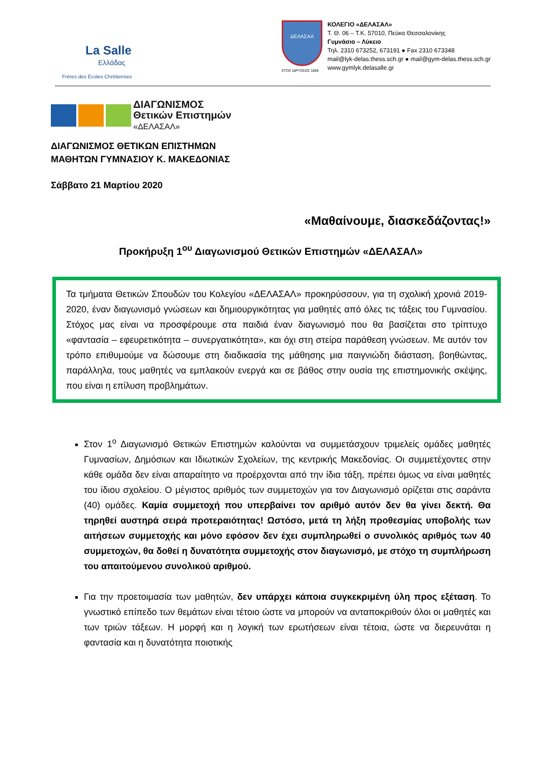La Salle
Ελλάδας
Frères des Écoles Chrétiennes
ΔΕΛΑΣΑΛ
ΕΤΟΣ ΙΔΡΥΣΕΩΣ 1888
ΚΟΛΕΓΙΟ «ΔΕΛΑΣΑΛ»
Τ. Θ. 06 – Τ.Κ. 57010, Πεύκα Θεσσαλονίκης
Γυμνάσιο – Λύκειο
Τηλ. 2310 673252, 673191 ● Fax 2310 673348
mail@lyk-delas.thess.sch.gr ● mail@gym-delas.thess.sch.gr
www.gymlyk.delasalle.gr
ΔΙΑΓΩΝΙΣΜΟΣ
Θετικών Επιστημών
«ΔΕΛΑΣΑΛ»
ΔΙΑΓΩΝΙΣΜΟΣ ΘΕΤΙΚΩΝ ΕΠΙΣΤΗΜΩΝ
ΜΑΘΗΤΩΝ ΓΥΜΝΑΣΙΟΥ Κ. ΜΑΚΕΔΟΝΙΑΣ
Σάββατο 21 Μαρτίου 2020
«Μαθαίνουμε, διασκεδάζοντας!»
Προκήρυξη 1<sup>ου</sup> Διαγωνισμού Θετικών Επιστημών «ΔΕΛΑΣΑΛ»
Τα τμήματα Θετικών Σπουδών του Κολεγίου «ΔΕΛΑΣΑΛ» προκηρύσσουν, για τη σχολική χρονιά 2019-2020, έναν διαγωνισμό γνώσεων και δημιουργικότητας για μαθητές από όλες τις τάξεις του Γυμνασίου. Στόχος μας είναι να προσφέρουμε στα παιδιά έναν διαγωνισμό που θα βασίζεται στο τρίπτυχο «φαντασία – εφευρετικότητα – συνεργατικότητα», και όχι στη στείρα παράθεση γνώσεων. Με αυτόν τον τρόπο επιθυμούμε να δώσουμε στη διαδικασία της μάθησης μια παιγνιώδη διάσταση, βοηθώντας, παράλληλα, τους μαθητές να εμπλακούν ενεργά και σε βάθος στην ουσία της επιστημονικής σκέψης, που είναι η επίλυση προβλημάτων.
Στον 1<sup>ο</sup> Διαγωνισμό Θετικών Επιστημών καλούνται να συμμετάσχουν τριμελείς ομάδες μαθητές Γυμνασίων, Δημόσιων και Ιδιωτικών Σχολείων, της κεντρικής Μακεδονίας. Οι συμμετέχοντες στην κάθε ομάδα δεν είναι απαραίτητο να προέρχονται από την ίδια τάξη, πρέπει όμως να είναι μαθητές του ίδιου σχολείου. Ο μέγιστος αριθμός των συμμετοχών για τον Διαγωνισμό ορίζεται στις σαράντα (40) ομάδες. Καμία συμμετοχή που υπερβαίνει τον αριθμό αυτόν δεν θα γίνει δεκτή. Θα τηρηθεί αυστηρά σειρά προτεραιότητας! Ωστόσο, μετά τη λήξη προθεσμίας υποβολής των αιτήσεων συμμετοχής και μόνο εφόσον δεν έχει συμπληρωθεί ο συνολικός αριθμός των 40 συμμετοχών, θα δοθεί η δυνατότητα συμμετοχής στον διαγωνισμό, με στόχο τη συμπλήρωση του απαιτούμενου συνολικού αριθμού.
Για την προετοιμασία των μαθητών, δεν υπάρχει κάποια συγκεκριμένη ύλη προς εξέταση. Το γνωστικό επίπεδο των θεμάτων είναι τέτοιο ώστε να μπορούν να ανταποκριθούν όλοι οι μαθητές και των τριών τάξεων. Η μορφή και η λογική των ερωτήσεων είναι τέτοια, ώστε να διερευνάται η φαντασία και η δυνατότητα ποιοτικής